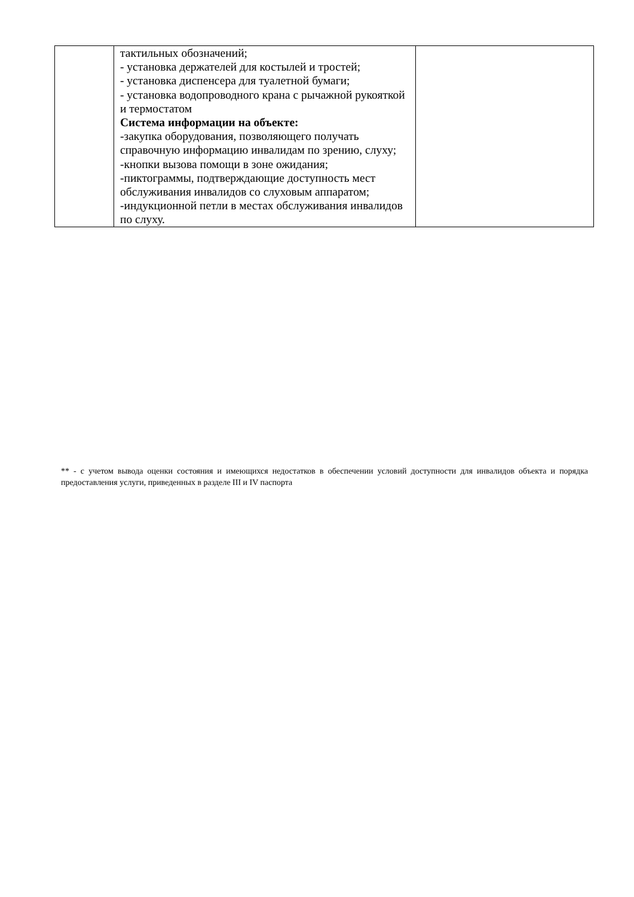| | тактильных обозначений; - установка держателей для костылей и тростей; - установка диспенсера для туалетной бумаги; - установка водопроводного крана с рычажной рукояткой и термостатом Система информации на объекте: -закупка оборудования, позволяющего получать справочную информацию инвалидам по зрению, слуху; -кнопки вызова помощи в зоне ожидания; -пиктограммы, подтверждающие доступность мест обслуживания инвалидов со слуховым аппаратом; -индукционной петли в местах обслуживания инвалидов по слуху. | |
** - с учетом вывода оценки состояния и имеющихся недостатков в обеспечении условий доступности для инвалидов объекта и порядка предоставления услуги, приведенных в разделе III и IV паспорта